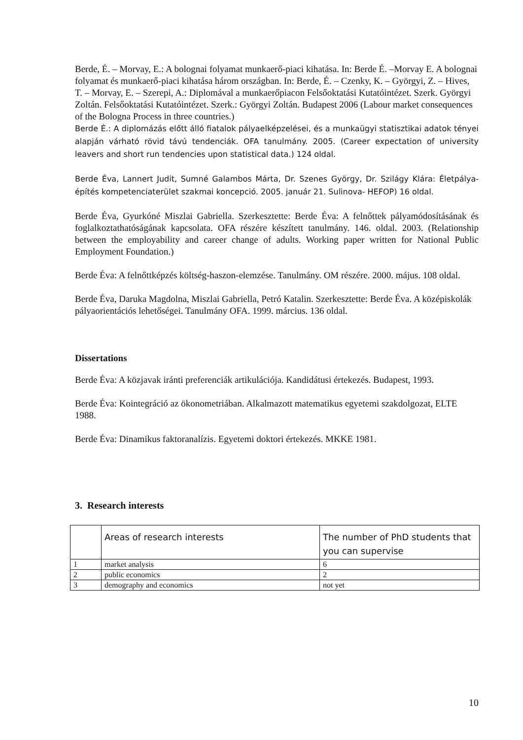Berde, É. – Morvay, E.: A bolognai folyamat munkaerő-piaci kihatása. In: Berde É. –Morvay E. A bolognai folyamat és munkaerő-piaci kihatása három országban. In: Berde, É. – Czenky, K. – Györgyi, Z. – Hives, T. – Morvay, E. – Szerepi, A.: Diplomával a munkaerőpiacon Felsőoktatási Kutatóintézet. Szerk. Györgyi Zoltán. Felsőoktatási Kutatóintézet. Szerk.: Györgyi Zoltán. Budapest 2006 (Labour market consequences of the Bologna Process in three countries.)
Berde É.: A diplomázás előtt álló fiatalok pályaelképzelései, és a munkaügyi statisztikai adatok tényei alapján várható rövid távú tendenciák. OFA tanulmány. 2005. (Career expectation of university leavers and short run tendencies upon statistical data.) 124 oldal.
Berde Éva, Lannert Judit, Sumné Galambos Márta, Dr. Szenes György, Dr. Szilágy Klára: Életpálya-építés kompetenciaterület szakmai koncepció. 2005. január 21. Sulinova- HEFOP) 16 oldal.
Berde Éva, Gyurkóné Miszlai Gabriella. Szerkesztette: Berde Éva: A felnőttek pályamódosításának és foglalkoztathatóságának kapcsolata. OFA részére készített tanulmány. 146. oldal. 2003. (Relationship between the employability and career change of adults. Working paper written for National Public Employment Foundation.)
Berde Éva: A felnőttképzés költség-haszon-elemzése. Tanulmány. OM részére. 2000. május. 108 oldal.
Berde Éva, Daruka Magdolna, Miszlai Gabriella, Petró Katalin. Szerkesztette: Berde Éva. A középiskolák pályaorientációs lehetőségei. Tanulmány OFA. 1999. március. 136 oldal.
Dissertations
Berde Éva: A közjavak iránti preferenciák artikulációja. Kandidátusi értekezés. Budapest, 1993.
Berde Éva: Kointegráció az ökonometriában. Alkalmazott matematikus egyetemi szakdolgozat, ELTE 1988.
Berde Éva: Dinamikus faktoranalízis. Egyetemi doktori értekezés. MKKE 1981.
3. Research interests
| | Areas of research interests | The number of PhD students that you can supervise |
| 1 | market analysis | 6 |
| 2 | public economics | 2 |
| 3 | demography and economics | not yet |
10